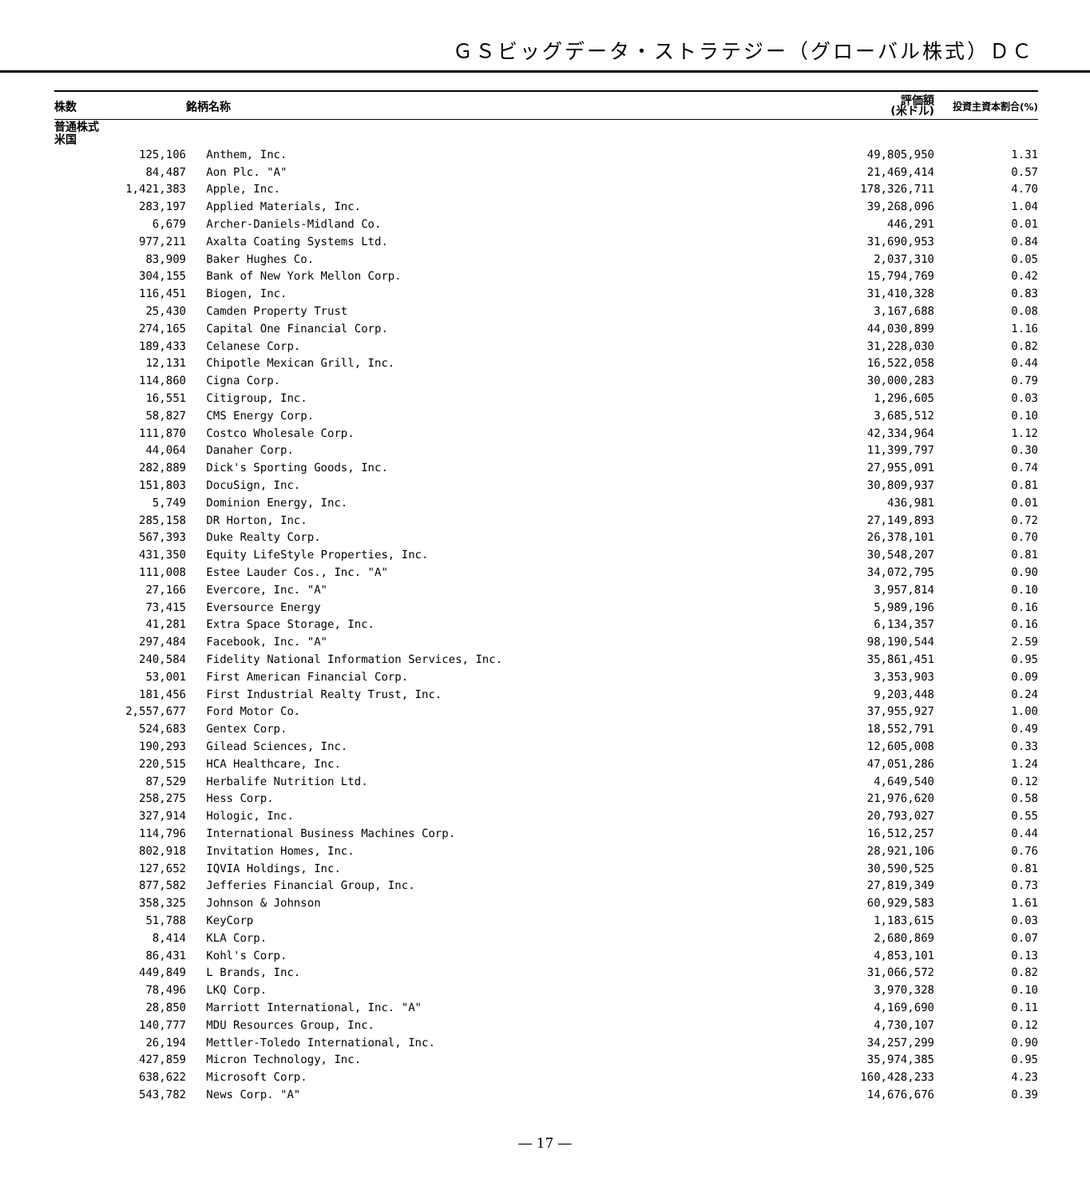ＧＳビッグデータ・ストラテジー（グローバル株式）ＤＣ
| 株数 | | 銘柄名称 | 評価額 (米ドル) | 投資主資本割合(%) |
| --- | --- | --- | --- | --- |
| 普通株式 | | | | |
| 米国 | | | | |
| 125,106 | | Anthem, Inc. | 49,805,950 | 1.31 |
| 84,487 | | Aon Plc. "A" | 21,469,414 | 0.57 |
| 1,421,383 | | Apple, Inc. | 178,326,711 | 4.70 |
| 283,197 | | Applied Materials, Inc. | 39,268,096 | 1.04 |
| 6,679 | | Archer-Daniels-Midland Co. | 446,291 | 0.01 |
| 977,211 | | Axalta Coating Systems Ltd. | 31,690,953 | 0.84 |
| 83,909 | | Baker Hughes Co. | 2,037,310 | 0.05 |
| 304,155 | | Bank of New York Mellon Corp. | 15,794,769 | 0.42 |
| 116,451 | | Biogen, Inc. | 31,410,328 | 0.83 |
| 25,430 | | Camden Property Trust | 3,167,688 | 0.08 |
| 274,165 | | Capital One Financial Corp. | 44,030,899 | 1.16 |
| 189,433 | | Celanese Corp. | 31,228,030 | 0.82 |
| 12,131 | | Chipotle Mexican Grill, Inc. | 16,522,058 | 0.44 |
| 114,860 | | Cigna Corp. | 30,000,283 | 0.79 |
| 16,551 | | Citigroup, Inc. | 1,296,605 | 0.03 |
| 58,827 | | CMS Energy Corp. | 3,685,512 | 0.10 |
| 111,870 | | Costco Wholesale Corp. | 42,334,964 | 1.12 |
| 44,064 | | Danaher Corp. | 11,399,797 | 0.30 |
| 282,889 | | Dick's Sporting Goods, Inc. | 27,955,091 | 0.74 |
| 151,803 | | DocuSign, Inc. | 30,809,937 | 0.81 |
| 5,749 | | Dominion Energy, Inc. | 436,981 | 0.01 |
| 285,158 | | DR Horton, Inc. | 27,149,893 | 0.72 |
| 567,393 | | Duke Realty Corp. | 26,378,101 | 0.70 |
| 431,350 | | Equity LifeStyle Properties, Inc. | 30,548,207 | 0.81 |
| 111,008 | | Estee Lauder Cos., Inc. "A" | 34,072,795 | 0.90 |
| 27,166 | | Evercore, Inc. "A" | 3,957,814 | 0.10 |
| 73,415 | | Eversource Energy | 5,989,196 | 0.16 |
| 41,281 | | Extra Space Storage, Inc. | 6,134,357 | 0.16 |
| 297,484 | | Facebook, Inc. "A" | 98,190,544 | 2.59 |
| 240,584 | | Fidelity National Information Services, Inc. | 35,861,451 | 0.95 |
| 53,001 | | First American Financial Corp. | 3,353,903 | 0.09 |
| 181,456 | | First Industrial Realty Trust, Inc. | 9,203,448 | 0.24 |
| 2,557,677 | | Ford Motor Co. | 37,955,927 | 1.00 |
| 524,683 | | Gentex Corp. | 18,552,791 | 0.49 |
| 190,293 | | Gilead Sciences, Inc. | 12,605,008 | 0.33 |
| 220,515 | | HCA Healthcare, Inc. | 47,051,286 | 1.24 |
| 87,529 | | Herbalife Nutrition Ltd. | 4,649,540 | 0.12 |
| 258,275 | | Hess Corp. | 21,976,620 | 0.58 |
| 327,914 | | Hologic, Inc. | 20,793,027 | 0.55 |
| 114,796 | | International Business Machines Corp. | 16,512,257 | 0.44 |
| 802,918 | | Invitation Homes, Inc. | 28,921,106 | 0.76 |
| 127,652 | | IQVIA Holdings, Inc. | 30,590,525 | 0.81 |
| 877,582 | | Jefferies Financial Group, Inc. | 27,819,349 | 0.73 |
| 358,325 | | Johnson & Johnson | 60,929,583 | 1.61 |
| 51,788 | | KeyCorp | 1,183,615 | 0.03 |
| 8,414 | | KLA Corp. | 2,680,869 | 0.07 |
| 86,431 | | Kohl's Corp. | 4,853,101 | 0.13 |
| 449,849 | | L Brands, Inc. | 31,066,572 | 0.82 |
| 78,496 | | LKQ Corp. | 3,970,328 | 0.10 |
| 28,850 | | Marriott International, Inc. "A" | 4,169,690 | 0.11 |
| 140,777 | | MDU Resources Group, Inc. | 4,730,107 | 0.12 |
| 26,194 | | Mettler-Toledo International, Inc. | 34,257,299 | 0.90 |
| 427,859 | | Micron Technology, Inc. | 35,974,385 | 0.95 |
| 638,622 | | Microsoft Corp. | 160,428,233 | 4.23 |
| 543,782 | | News Corp. "A" | 14,676,676 | 0.39 |
― 17 ―